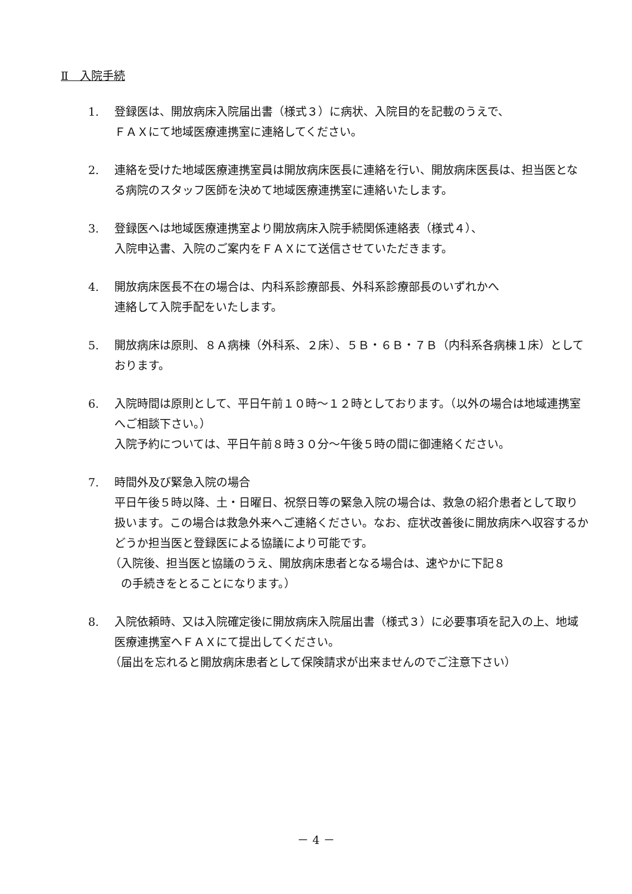Ⅱ　入院手続
1. 登録医は、開放病床入院届出書（様式３）に病状、入院目的を記載のうえで、
ＦＡＸにて地域医療連携室に連絡してください。
2. 連絡を受けた地域医療連携室員は開放病床医長に連絡を行い、開放病床医長は、担当医となる病院のスタッフ医師を決めて地域医療連携室に連絡いたします。
3. 登録医へは地域医療連携室より開放病床入院手続関係連絡表（様式４）、
入院申込書、入院のご案内をＦＡＸにて送信させていただきます。
4. 開放病床医長不在の場合は、内科系診療部長、外科系診療部長のいずれかへ
連絡して入院手配をいたします。
5. 開放病床は原則、８Ａ病棟（外科系、２床）、５Ｂ・６Ｂ・７Ｂ（内科系各病棟１床）としております。
6. 入院時間は原則として、平日午前１０時～１２時としております。（以外の場合は地域連携室へご相談下さい。）
入院予約については、平日午前８時３０分～午後５時の間に御連絡ください。
7. 時間外及び緊急入院の場合
平日午後５時以降、土・日曜日、祝祭日等の緊急入院の場合は、救急の紹介患者として取り扱います。この場合は救急外来へご連絡ください。なお、症状改善後に開放病床へ収容するかどうか担当医と登録医による協議により可能です。
（入院後、担当医と協議のうえ、開放病床患者となる場合は、速やかに下記８
　の手続きをとることになります。）
8. 入院依頼時、又は入院確定後に開放病床入院届出書（様式３）に必要事項を記入の上、地域医療連携室へＦＡＸにて提出してください。
（届出を忘れると開放病床患者として保険請求が出来ませんのでご注意下さい）
－ 4 －